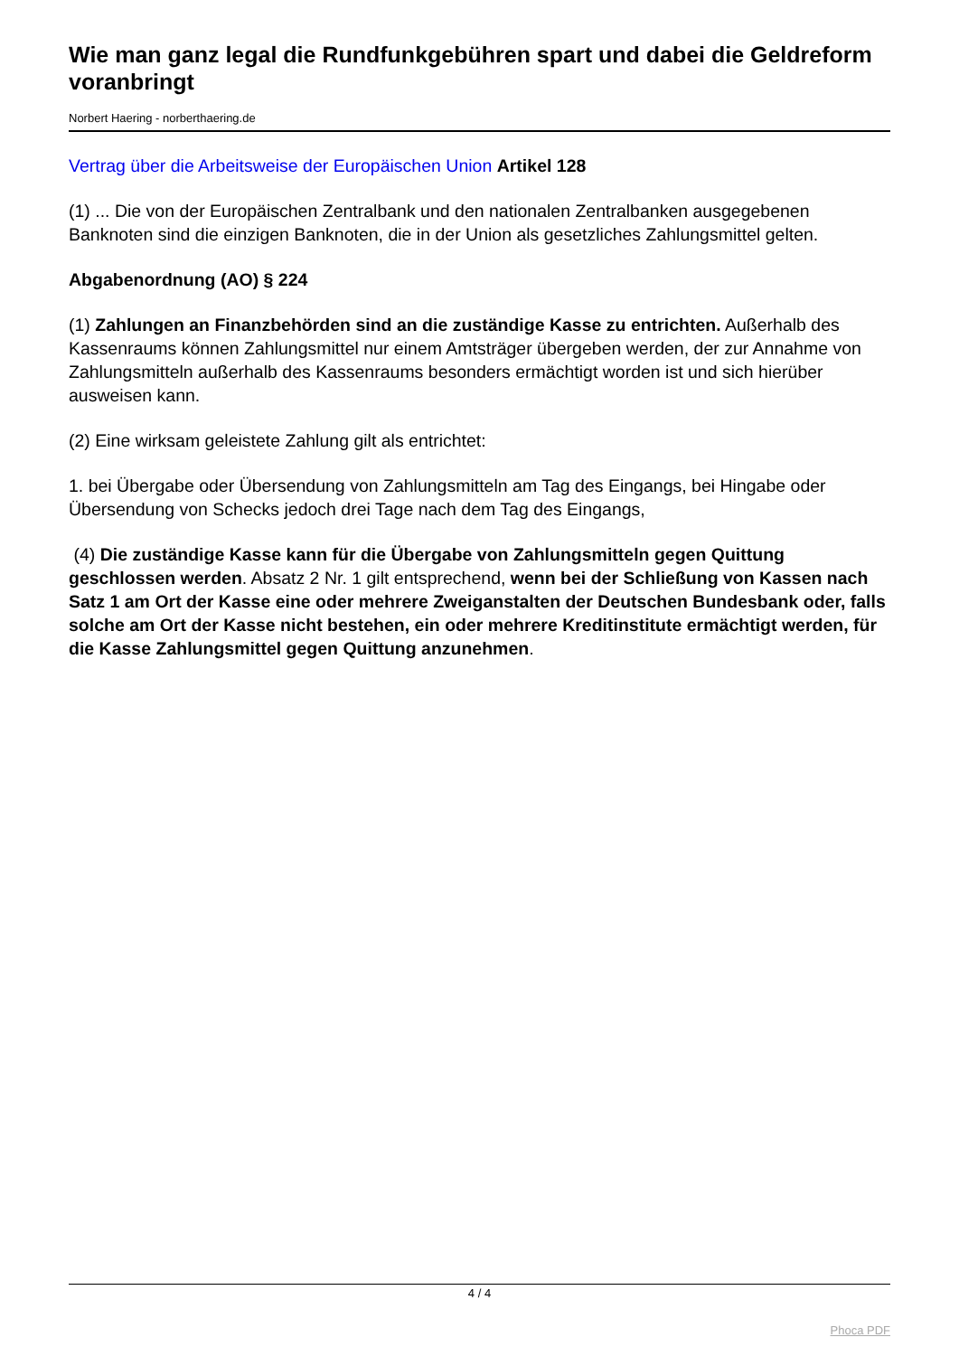Wie man ganz legal die Rundfunkgebühren spart und dabei die Geldreform voranbringt
Norbert Haering - norberthaering.de
Vertrag über die Arbeitsweise der Europäischen Union Artikel 128
(1) ... Die von der Europäischen Zentralbank und den nationalen Zentralbanken ausgegebenen Banknoten sind die einzigen Banknoten, die in der Union als gesetzliches Zahlungsmittel gelten.
Abgabenordnung (AO) § 224
(1) Zahlungen an Finanzbehörden sind an die zuständige Kasse zu entrichten. Außerhalb des Kassenraums können Zahlungsmittel nur einem Amtsträger übergeben werden, der zur Annahme von Zahlungsmitteln außerhalb des Kassenraums besonders ermächtigt worden ist und sich hierüber ausweisen kann.
(2) Eine wirksam geleistete Zahlung gilt als entrichtet:
1. bei Übergabe oder Übersendung von Zahlungsmitteln am Tag des Eingangs, bei Hingabe oder Übersendung von Schecks jedoch drei Tage nach dem Tag des Eingangs,
(4) Die zuständige Kasse kann für die Übergabe von Zahlungsmitteln gegen Quittung geschlossen werden. Absatz 2 Nr. 1 gilt entsprechend, wenn bei der Schließung von Kassen nach Satz 1 am Ort der Kasse eine oder mehrere Zweiganstalten der Deutschen Bundesbank oder, falls solche am Ort der Kasse nicht bestehen, ein oder mehrere Kreditinstitute ermächtigt werden, für die Kasse Zahlungsmittel gegen Quittung anzunehmen.
4 / 4
Phoca PDF